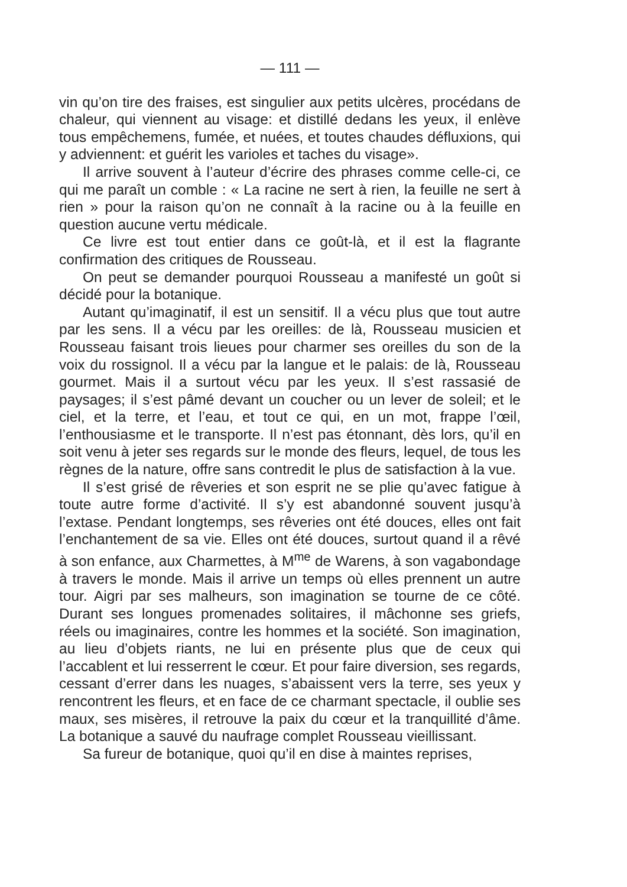— 111 —
vin qu’on tire des fraises, est singulier aux petits ulcères, procédans de chaleur, qui viennent au visage: et distillé dedans les yeux, il enlève tous empêchemens, fumée, et nuées, et toutes chaudes défluxions, qui y adviennent: et guérit les varioles et taches du visage».
Il arrive souvent à l’auteur d’écrire des phrases comme celle-ci, ce qui me paraît un comble : « La racine ne sert à rien, la feuille ne sert à rien » pour la raison qu’on ne connaît à la racine ou à la feuille en question aucune vertu médicale.
Ce livre est tout entier dans ce goût-là, et il est la flagrante confirmation des critiques de Rousseau.
On peut se demander pourquoi Rousseau a manifesté un goût si décidé pour la botanique.
Autant qu’imaginatif, il est un sensitif. Il a vécu plus que tout autre par les sens. Il a vécu par les oreilles: de là, Rousseau musicien et Rousseau faisant trois lieues pour charmer ses oreilles du son de la voix du rossignol. Il a vécu par la langue et le palais: de là, Rousseau gourmet. Mais il a surtout vécu par les yeux. Il s’est rassasié de paysages; il s’est pâmé devant un coucher ou un lever de soleil; et le ciel, et la terre, et l’eau, et tout ce qui, en un mot, frappe l’œil, l’enthousiasme et le transporte. Il n’est pas étonnant, dès lors, qu’il en soit venu à jeter ses regards sur le monde des fleurs, lequel, de tous les règnes de la nature, offre sans contredit le plus de satisfaction à la vue.
Il s’est grisé de rêveries et son esprit ne se plie qu’avec fatigue à toute autre forme d’activité. Il s’y est abandonné souvent jusqu’à l’extase. Pendant longtemps, ses rêveries ont été douces, elles ont fait l’enchantement de sa vie. Elles ont été douces, surtout quand il a rêvé à son enfance, aux Charmettes, à M<sup>me</sup> de Warens, à son vagabondage à travers le monde. Mais il arrive un temps où elles prennent un autre tour. Aigri par ses malheurs, son imagination se tourne de ce côté. Durant ses longues promenades solitaires, il mâchonne ses griefs, réels ou imaginaires, contre les hommes et la société. Son imagination, au lieu d’objets riants, ne lui en présente plus que de ceux qui l’accablent et lui resserrent le cœur. Et pour faire diversion, ses regards, cessant d’errer dans les nuages, s’abaissent vers la terre, ses yeux y rencontrent les fleurs, et en face de ce charmant spectacle, il oublie ses maux, ses misères, il retrouve la paix du cœur et la tranquillité d’âme. La botanique a sauvé du naufrage complet Rousseau vieillissant.
Sa fureur de botanique, quoi qu’il en dise à maintes reprises,